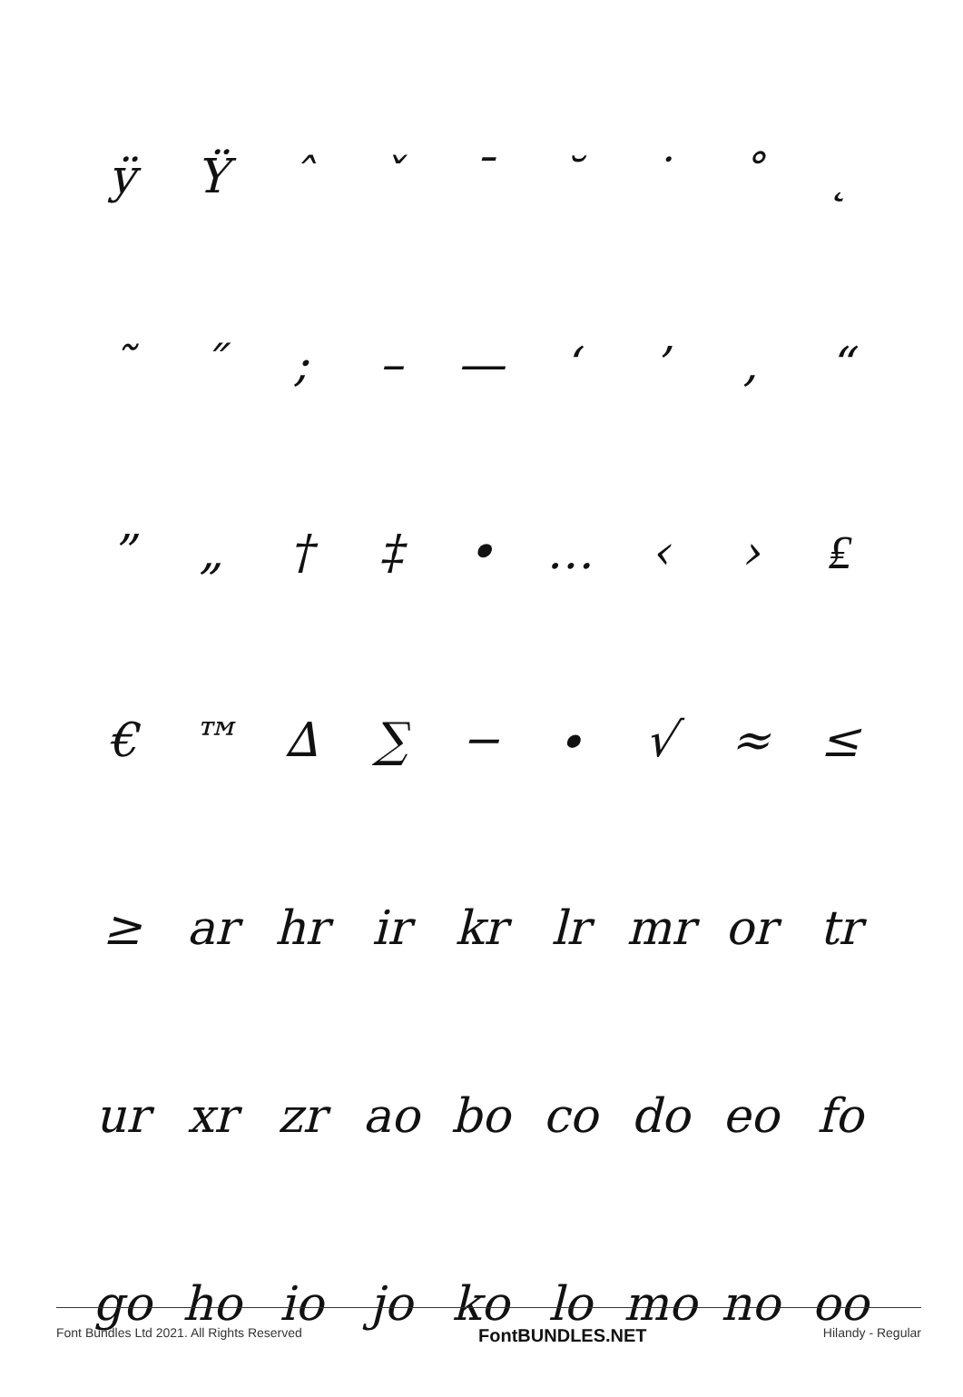| ÿ | Ÿ | ˆ | ˇ | ˉ | ˘ | ˙ | ˚ | ˛ |
| ˜ | ˝ | ; | – | — | ‘ | ’ | ‚ | “ |
| ” | „ | † | ‡ | • | … | ‹ | › | ₤ |
| € | ™ | ∆ | ∑ | − | ∙ | √ | ≈ | ≤ |
| ≥ | ar | hr | ir | kr | lr | mr | or | tr |
| ur | xr | zr | ao | bo | co | do | eo | fo |
| go | ho | io | jo | ko | lo | mo | no | oo |
Font Bundles Ltd 2021. All Rights Reserved FontBUNDLES.NET Hilandy - Regular